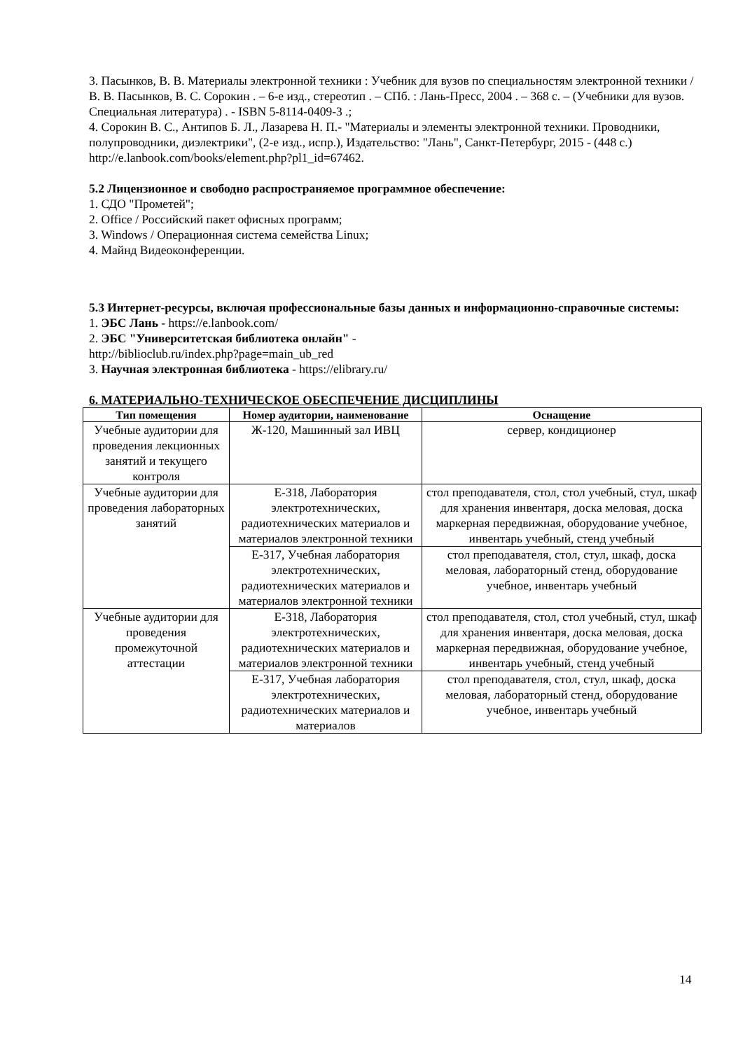3. Пасынков, В. В. Материалы электронной техники : Учебник для вузов по специальностям электронной техники / В. В. Пасынков, В. С. Сорокин . – 6-е изд., стереотип . – СПб. : Лань-Пресс, 2004 . – 368 с. – (Учебники для вузов. Специальная литература) . - ISBN 5-8114-0409-3 .;
4. Сорокин В. С., Антипов Б. Л., Лазарева Н. П.- "Материалы и элементы электронной техники. Проводники, полупроводники, диэлектрики", (2-е изд., испр.), Издательство: "Лань", Санкт-Петербург, 2015 - (448 с.)
http://e.lanbook.com/books/element.php?pl1_id=67462.
5.2 Лицензионное и свободно распространяемое программное обеспечение:
1. СДО "Прометей";
2. Office / Российский пакет офисных программ;
3. Windows / Операционная система семейства Linux;
4. Майнд Видеоконференции.
5.3 Интернет-ресурсы, включая профессиональные базы данных и информационно-справочные системы:
1. ЭБС Лань - https://e.lanbook.com/
2. ЭБС "Университетская библиотека онлайн" -
http://biblioclub.ru/index.php?page=main_ub_red
3. Научная электронная библиотека - https://elibrary.ru/
6. МАТЕРИАЛЬНО-ТЕХНИЧЕСКОЕ ОБЕСПЕЧЕНИЕ ДИСЦИПЛИНЫ
| Тип помещения | Номер аудитории, наименование | Оснащение |
| --- | --- | --- |
| Учебные аудитории для проведения лекционных занятий и текущего контроля | Ж-120, Машинный зал ИВЦ | сервер, кондиционер |
| Учебные аудитории для проведения лабораторных занятий | Е-318, Лаборатория электротехнических, радиотехнических материалов и материалов электронной техники | стол преподавателя, стол, стол учебный, стул, шкаф для хранения инвентаря, доска меловая, доска маркерная передвижная, оборудование учебное, инвентарь учебный, стенд учебный |
| | Е-317, Учебная лаборатория электротехнических, радиотехнических материалов и материалов электронной техники | стол преподавателя, стол, стул, шкаф, доска меловая, лабораторный стенд, оборудование учебное, инвентарь учебный |
| Учебные аудитории для проведения промежуточной аттестации | Е-318, Лаборатория электротехнических, радиотехнических материалов и материалов электронной техники | стол преподавателя, стол, стол учебный, стул, шкаф для хранения инвентаря, доска меловая, доска маркерная передвижная, оборудование учебное, инвентарь учебный, стенд учебный |
| | Е-317, Учебная лаборатория электротехнических, радиотехнических материалов и материалов | стол преподавателя, стол, стул, шкаф, доска меловая, лабораторный стенд, оборудование учебное, инвентарь учебный |
14